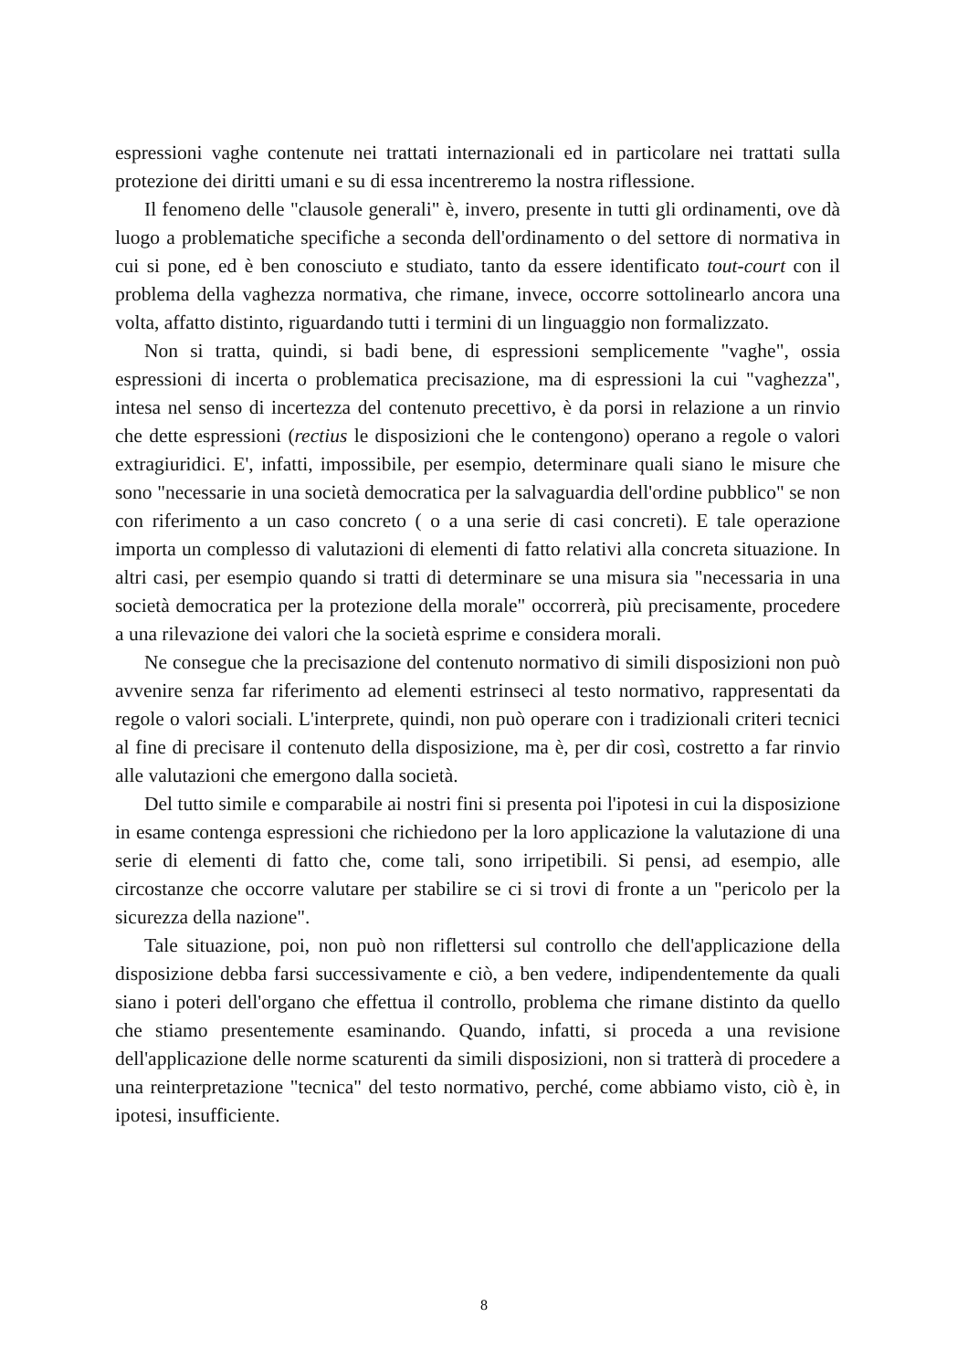espressioni vaghe contenute nei trattati internazionali ed in particolare nei trattati sulla protezione dei diritti umani e su di essa incentreremo la nostra riflessione.
Il fenomeno delle "clausole generali" è, invero, presente in tutti gli ordinamenti, ove dà luogo a problematiche specifiche a seconda dell'ordinamento o del settore di normativa in cui si pone, ed è ben conosciuto e studiato, tanto da essere identificato tout-court con il problema della vaghezza normativa, che rimane, invece, occorre sottolinearlo ancora una volta, affatto distinto, riguardando tutti i termini di un linguaggio non formalizzato.
Non si tratta, quindi, si badi bene, di espressioni semplicemente "vaghe", ossia espressioni di incerta o problematica precisazione, ma di espressioni la cui "vaghezza", intesa nel senso di incertezza del contenuto precettivo, è da porsi in relazione a un rinvio che dette espressioni (rectius le disposizioni che le contengono) operano a regole o valori extragiuridici. E', infatti, impossibile, per esempio, determinare quali siano le misure che sono "necessarie in una società democratica per la salvaguardia dell'ordine pubblico" se non con riferimento a un caso concreto ( o a una serie di casi concreti). E tale operazione importa un complesso di valutazioni di elementi di fatto relativi alla concreta situazione. In altri casi, per esempio quando si tratti di determinare se una misura sia "necessaria in una società democratica per la protezione della morale" occorrerà, più precisamente, procedere a una rilevazione dei valori che la società esprime e considera morali.
Ne consegue che la precisazione del contenuto normativo di simili disposizioni non può avvenire senza far riferimento ad elementi estrinseci al testo normativo, rappresentati da regole o valori sociali. L'interprete, quindi, non può operare con i tradizionali criteri tecnici al fine di precisare il contenuto della disposizione, ma è, per dir così, costretto a far rinvio alle valutazioni che emergono dalla società.
Del tutto simile e comparabile ai nostri fini si presenta poi l'ipotesi in cui la disposizione in esame contenga espressioni che richiedono per la loro applicazione la valutazione di una serie di elementi di fatto che, come tali, sono irripetibili. Si pensi, ad esempio, alle circostanze che occorre valutare per stabilire se ci si trovi di fronte a un "pericolo per la sicurezza della nazione".
Tale situazione, poi, non può non riflettersi sul controllo che dell'applicazione della disposizione debba farsi successivamente e ciò, a ben vedere, indipendentemente da quali siano i poteri dell'organo che effettua il controllo, problema che rimane distinto da quello che stiamo presentemente esaminando. Quando, infatti, si proceda a una revisione dell'applicazione delle norme scaturenti da simili disposizioni, non si tratterà di procedere a una reinterpretazione "tecnica" del testo normativo, perché, come abbiamo visto, ciò è, in ipotesi, insufficiente.
8